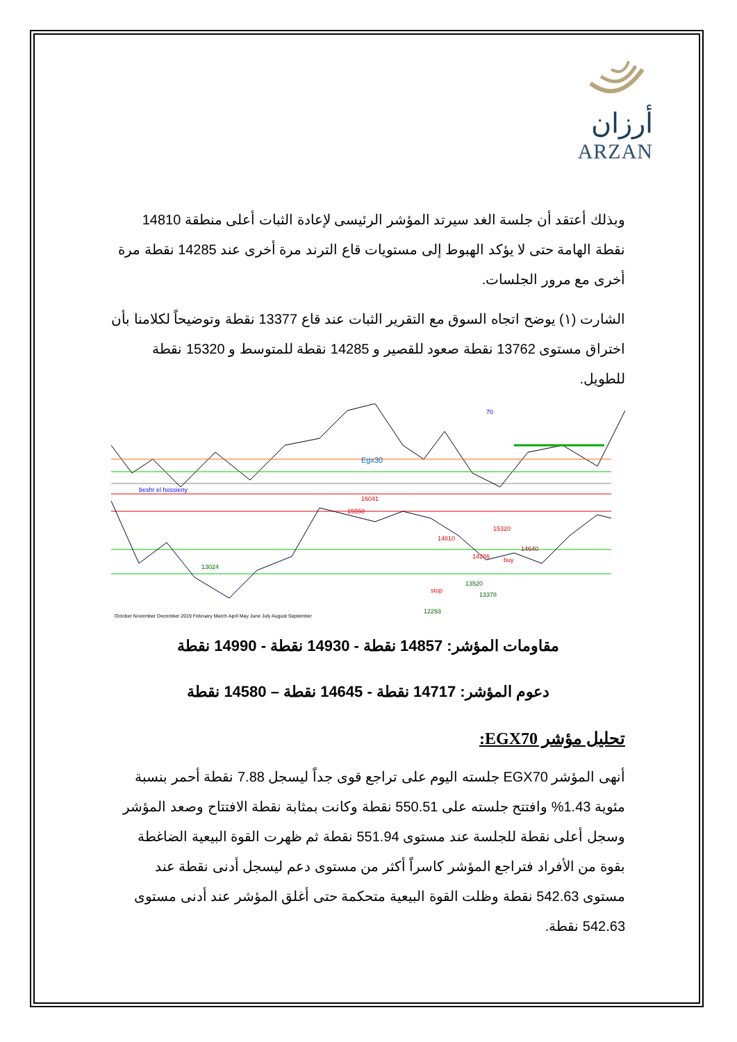أرزان
ARZAN
وبذلك أعتقد أن جلسة الغد سيرتد المؤشر الرئيسى لإعادة الثبات أعلى منطقة 14810 نقطة الهامة حتى لا يؤكد الهبوط إلى مستويات قاع الترند مرة أخرى عند 14285 نقطة مرة أخرى مع مرور الجلسات.
الشارت (١) يوضح اتجاه السوق مع التقرير الثبات عند قاع 13377 نقطة وتوضيحاً لكلامنا بأن اختراق مستوى 13762 نقطة صعود للقصير و 14285 نقطة للمتوسط و 15320 نقطة للطويل.
Egx30
70
beshr el hossieny
16041
15550
15320
14810
14640
14286
buy
13520
stop
13378
13024
12293
October November December 2019 February March April May June July August September
مقاومات المؤشر: 14857 نقطة - 14930 نقطة - 14990 نقطة
دعوم المؤشر: 14717 نقطة - 14645 نقطة – 14580 نقطة
تحليل مؤشر EGX70:
أنهى المؤشر EGX70 جلسته اليوم على تراجع قوى جداً ليسجل 7.88 نقطة أحمر بنسبة مئوية 1.43% وافتتح جلسته على 550.51 نقطة وكانت بمثابة نقطة الافتتاح وصعد المؤشر وسجل أعلى نقطة للجلسة عند مستوى 551.94 نقطة ثم ظهرت القوة البيعية الضاغطة بقوة من الأفراد فتراجع المؤشر كاسراً أكثر من مستوى دعم ليسجل أدنى نقطة عند مستوى 542.63 نقطة وظلت القوة البيعية متحكمة حتى أغلق المؤشر عند أدنى مستوى 542.63 نقطة.